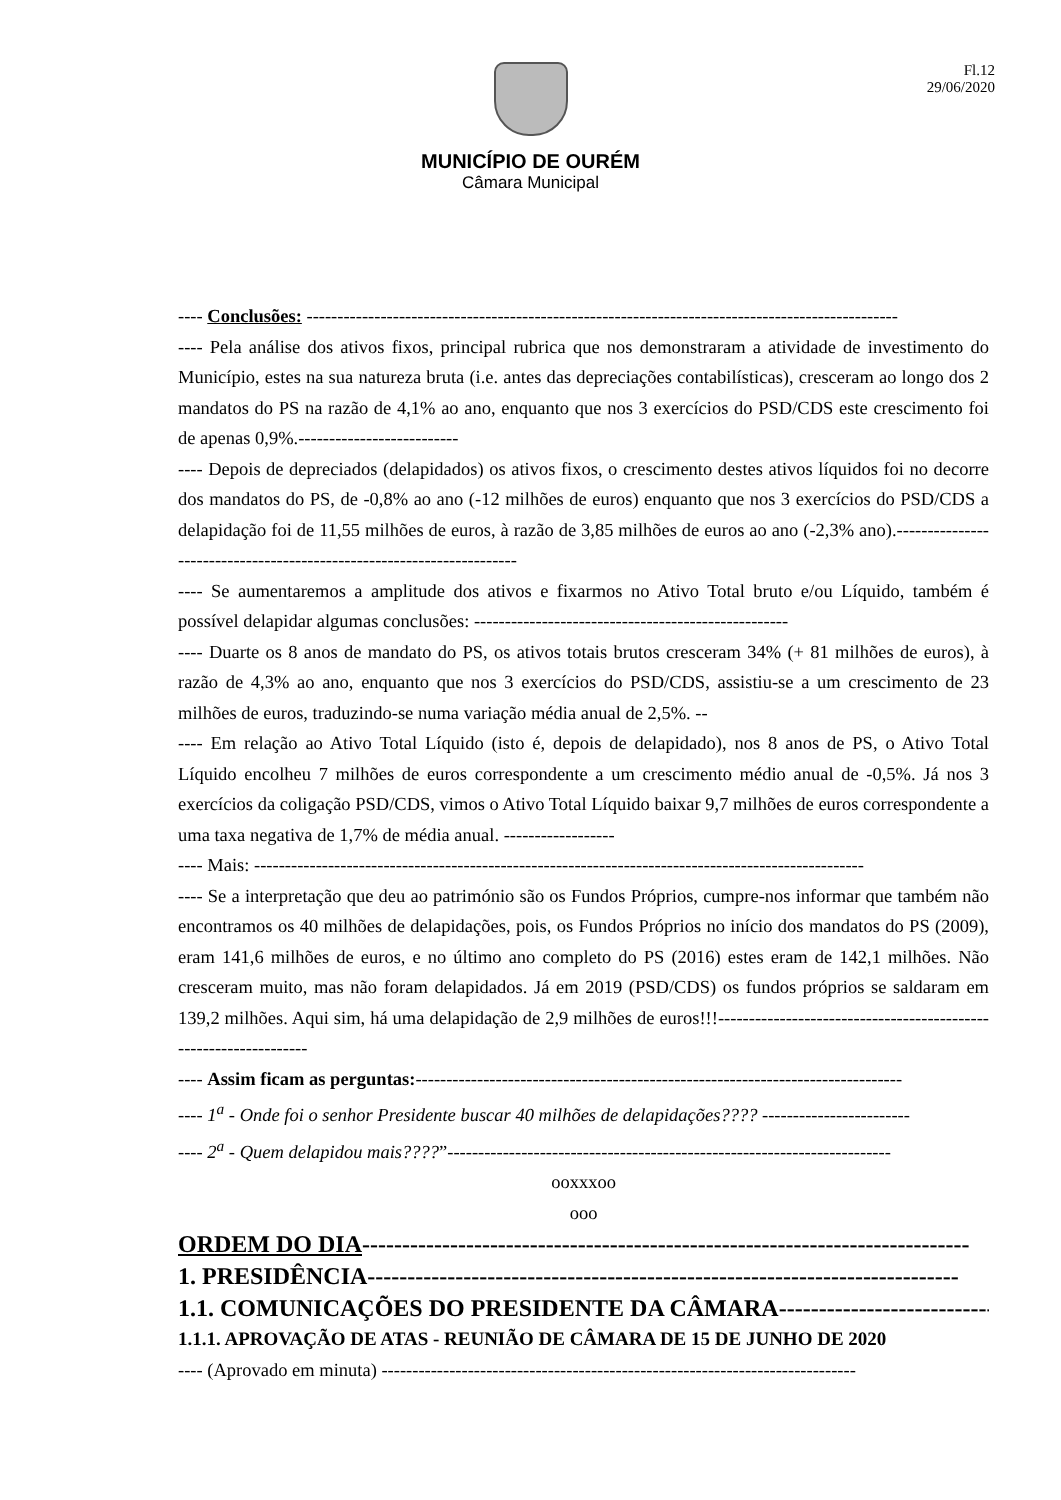Fl.12
29/06/2020
MUNICÍPIO DE OURÉM
Câmara Municipal
---- Conclusões: ------------------------------------------------------------------------------------------------
---- Pela análise dos ativos fixos, principal rubrica que nos demonstraram a atividade de investimento do Município, estes na sua natureza bruta (i.e. antes das depreciações contabilísticas), cresceram ao longo dos 2 mandatos do PS na razão de 4,1% ao ano, enquanto que nos 3 exercícios do PSD/CDS este crescimento foi de apenas 0,9%.--------------------------
---- Depois de depreciados (delapidados) os ativos fixos, o crescimento destes ativos líquidos foi no decorre dos mandatos do PS, de -0,8% ao ano (-12 milhões de euros) enquanto que nos 3 exercícios do PSD/CDS a delapidação foi de 11,55 milhões de euros, à razão de 3,85 milhões de euros ao ano (-2,3% ano).----------------------------------------------------------------------
---- Se aumentaremos a amplitude dos ativos e fixarmos no Ativo Total bruto e/ou Líquido, também é possível delapidar algumas conclusões: ---------------------------------------------------
---- Duarte os 8 anos de mandato do PS, os ativos totais brutos cresceram 34% (+ 81 milhões de euros), à razão de 4,3% ao ano, enquanto que nos 3 exercícios do PSD/CDS, assistiu-se a um crescimento de 23 milhões de euros, traduzindo-se numa variação média anual de 2,5%. --
---- Em relação ao Ativo Total Líquido (isto é, depois de delapidado), nos 8 anos de PS, o Ativo Total Líquido encolheu 7 milhões de euros correspondente a um crescimento médio anual de -0,5%. Já nos 3 exercícios da coligação PSD/CDS, vimos o Ativo Total Líquido baixar 9,7 milhões de euros correspondente a uma taxa negativa de 1,7% de média anual. ------------------
---- Mais: ---------------------------------------------------------------------------------------------------
---- Se a interpretação que deu ao património são os Fundos Próprios, cumpre-nos informar que também não encontramos os 40 milhões de delapidações, pois, os Fundos Próprios no início dos mandatos do PS (2009), eram 141,6 milhões de euros, e no último ano completo do PS (2016) estes eram de 142,1 milhões. Não cresceram muito, mas não foram delapidados. Já em 2019 (PSD/CDS) os fundos próprios se saldaram em 139,2 milhões. Aqui sim, há uma delapidação de 2,9 milhões de euros!!!-----------------------------------------------------------------
---- Assim ficam as perguntas:-------------------------------------------------------------------------------
---- 1<sup>a</sup> - Onde foi o senhor Presidente buscar 40 milhões de delapidações???? ------------------------
---- 2<sup>a</sup> - Quem delapidou mais????”------------------------------------------------------------------------
ooxxxoo
ooo
ORDEM DO DIA----------------------------------------------------------------------------
1. PRESIDÊNCIA--------------------------------------------------------------------------
1.1. COMUNICAÇÕES DO PRESIDENTE DA CÂMARA-----------------------------
1.1.1. APROVAÇÃO DE ATAS - REUNIÃO DE CÂMARA DE 15 DE JUNHO DE 2020
---- (Aprovado em minuta) -----------------------------------------------------------------------------